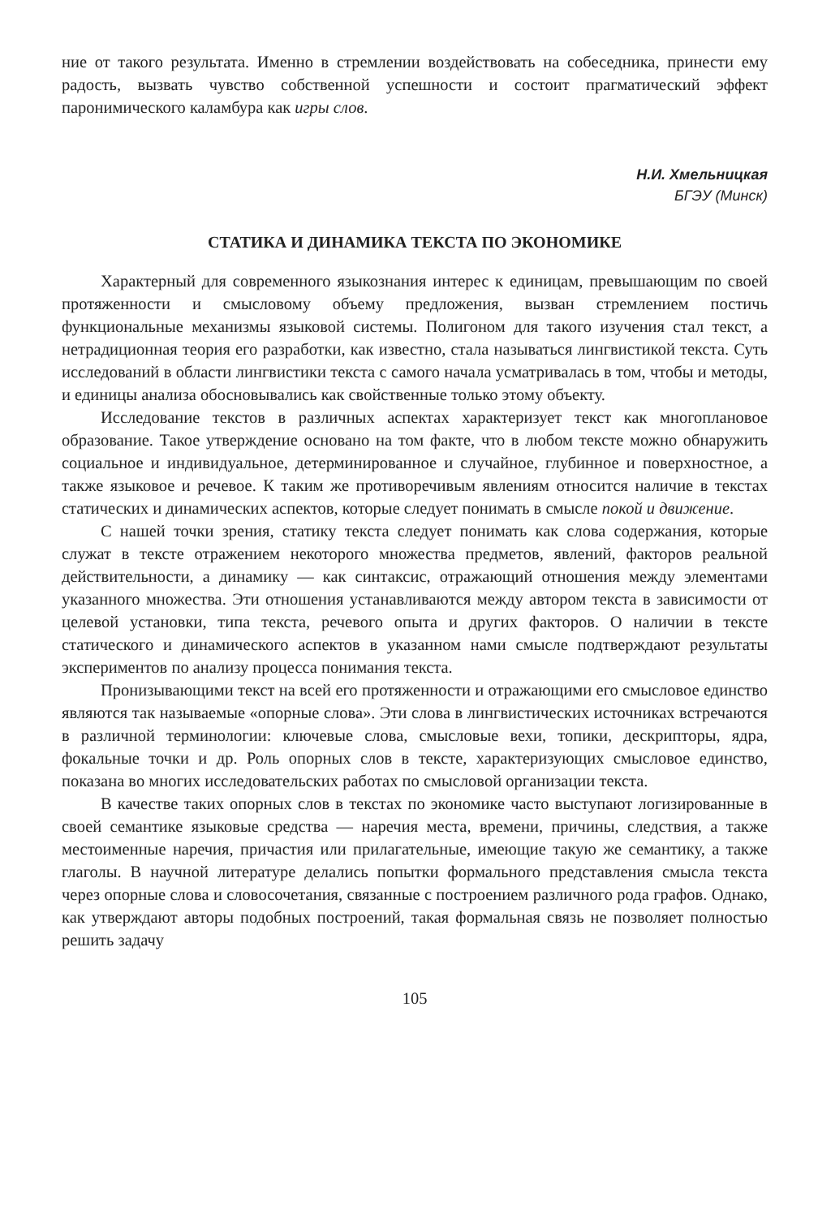ние от такого результата. Именно в стремлении воздействовать на собеседника, принести ему радость, вызвать чувство собственной успешности и состоит прагматический эффект паронимического каламбура как игры слов.
Н.И. Хмельницкая
БГЭУ (Минск)
СТАТИКА И ДИНАМИКА ТЕКСТА ПО ЭКОНОМИКЕ
Характерный для современного языкознания интерес к единицам, превышающим по своей протяженности и смысловому объему предложения, вызван стремлением постичь функциональные механизмы языковой системы. Полигоном для такого изучения стал текст, а нетрадиционная теория его разработки, как известно, стала называться лингвистикой текста. Суть исследований в области лингвистики текста с самого начала усматривалась в том, чтобы и методы, и единицы анализа обосновывались как свойственные только этому объекту.
Исследование текстов в различных аспектах характеризует текст как многоплановое образование. Такое утверждение основано на том факте, что в любом тексте можно обнаружить социальное и индивидуальное, детерминированное и случайное, глубинное и поверхностное, а также языковое и речевое. К таким же противоречивым явлениям относится наличие в текстах статических и динамических аспектов, которые следует понимать в смысле покой и движение.
С нашей точки зрения, статику текста следует понимать как слова содержания, которые служат в тексте отражением некоторого множества предметов, явлений, факторов реальной действительности, а динамику — как синтаксис, отражающий отношения между элементами указанного множества. Эти отношения устанавливаются между автором текста в зависимости от целевой установки, типа текста, речевого опыта и других факторов. О наличии в тексте статического и динамического аспектов в указанном нами смысле подтверждают результаты экспериментов по анализу процесса понимания текста.
Пронизывающими текст на всей его протяженности и отражающими его смысловое единство являются так называемые «опорные слова». Эти слова в лингвистических источниках встречаются в различной терминологии: ключевые слова, смысловые вехи, топики, дескрипторы, ядра, фокальные точки и др. Роль опорных слов в тексте, характеризующих смысловое единство, показана во многих исследовательских работах по смысловой организации текста.
В качестве таких опорных слов в текстах по экономике часто выступают логизированные в своей семантике языковые средства — наречия места, времени, причины, следствия, а также местоименные наречия, причастия или прилагательные, имеющие такую же семантику, а также глаголы. В научной литературе делались попытки формального представления смысла текста через опорные слова и словосочетания, связанные с построением различного рода графов. Однако, как утверждают авторы подобных построений, такая формальная связь не позволяет полностью решить задачу
105